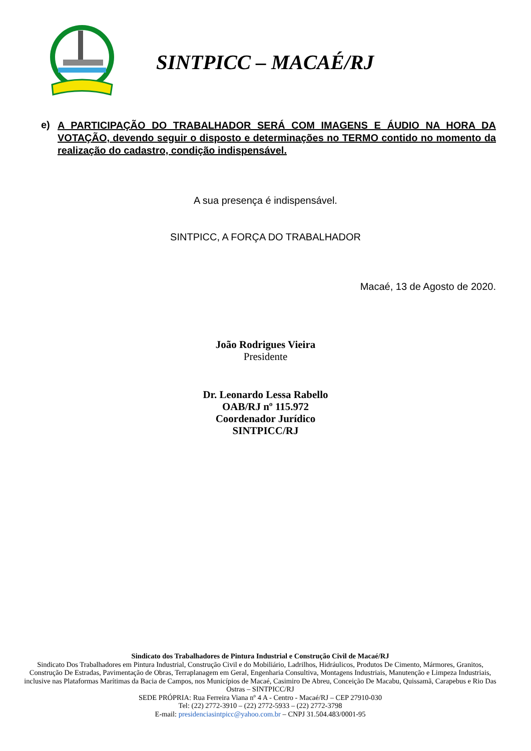SINTPICC – MACAÉ/RJ
e)
A PARTICIPAÇÃO DO TRABALHADOR SERÁ COM IMAGENS E ÁUDIO NA HORA DA VOTAÇÃO, devendo seguir o disposto e determinações no TERMO contido no momento da realização do cadastro, condição indispensável.
A sua presença é indispensável.
SINTPICC, A FORÇA DO TRABALHADOR
Macaé, 13 de Agosto de 2020.
João Rodrigues Vieira
Presidente
Dr. Leonardo Lessa Rabello
OAB/RJ nº 115.972
Coordenador Jurídico
SINTPICC/RJ
Sindicato dos Trabalhadores de Pintura Industrial e Construção Civil de Macaé/RJ
Sindicato Dos Trabalhadores em Pintura Industrial, Construção Civil e do Mobiliário, Ladrilhos, Hidráulicos, Produtos De Cimento, Mármores, Granitos, Construção De Estradas, Pavimentação de Obras, Terraplanagem em Geral, Engenharia Consultiva, Montagens Industriais, Manutenção e Limpeza Industriais, inclusive nas Plataformas Marítimas da Bacia de Campos, nos Municípios de Macaé, Casimiro De Abreu, Conceição De Macabu, Quissamã, Carapebus e Rio Das Ostras – SINTPICC/RJ
SEDE PRÓPRIA: Rua Ferreira Viana nº 4 A - Centro - Macaé/RJ – CEP 27910-030
Tel: (22) 2772-3910 – (22) 2772-5933 – (22) 2772-3798
E-mail: presidenciasintpicc@yahoo.com.br – CNPJ 31.504.483/0001-95